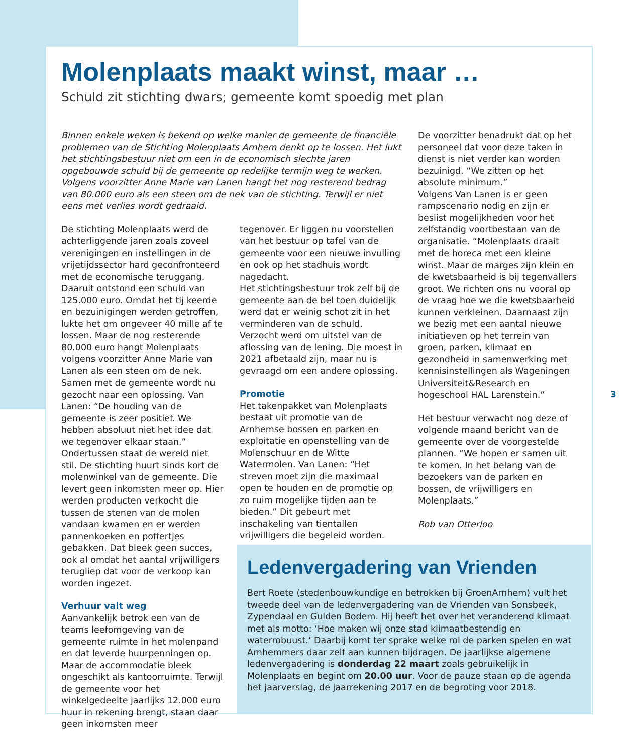Molenplaats maakt winst, maar …
Schuld zit stichting dwars; gemeente komt spoedig met plan
Binnen enkele weken is bekend op welke manier de gemeente de financiële problemen van de Stichting Molenplaats Arnhem denkt op te lossen. Het lukt het stichtingsbestuur niet om een in de economisch slechte jaren opgebouwde schuld bij de gemeente op redelijke termijn weg te werken. Volgens voorzitter Anne Marie van Lanen hangt het nog resterend bedrag van 80.000 euro als een steen om de nek van de stichting. Terwijl er niet eens met verlies wordt gedraaid.
De stichting Molenplaats werd de achterliggende jaren zoals zoveel verenigingen en instellingen in de vrijetijdssector hard geconfronteerd met de economische teruggang. Daaruit ontstond een schuld van 125.000 euro. Omdat het tij keerde en bezuinigingen werden getroffen, lukte het om ongeveer 40 mille af te lossen. Maar de nog resterende 80.000 euro hangt Molenplaats volgens voorzitter Anne Marie van Lanen als een steen om de nek. Samen met de gemeente wordt nu gezocht naar een oplossing. Van Lanen: “De houding van de gemeente is zeer positief. We hebben absoluut niet het idee dat we tegenover elkaar staan.” Ondertussen staat de wereld niet stil. De stichting huurt sinds kort de molenwinkel van de gemeente. Die levert geen inkomsten meer op. Hier werden producten verkocht die tussen de stenen van de molen vandaan kwamen en er werden pannenkoeken en poffertjes gebakken. Dat bleek geen succes, ook al omdat het aantal vrijwilligers terugliep dat voor de verkoop kan worden ingezet.
Verhuur valt weg
Aanvankelijk betrok een van de teams leefomgeving van de gemeente ruimte in het molenpand en dat leverde huurpenningen op. Maar de accommodatie bleek ongeschikt als kantoorruimte. Terwijl de gemeente voor het winkelgedeelte jaarlijks 12.000 euro huur in rekening brengt, staan daar geen inkomsten meer
tegenover. Er liggen nu voorstellen van het bestuur op tafel van de gemeente voor een nieuwe invulling en ook op het stadhuis wordt nagedacht.
Het stichtingsbestuur trok zelf bij de gemeente aan de bel toen duidelijk werd dat er weinig schot zit in het verminderen van de schuld. Verzocht werd om uitstel van de aflossing van de lening. Die moest in 2021 afbetaald zijn, maar nu is gevraagd om een andere oplossing.
Promotie
Het takenpakket van Molenplaats bestaat uit promotie van de Arnhemse bossen en parken en exploitatie en openstelling van de Molenschuur en de Witte Watermolen. Van Lanen: “Het streven moet zijn die maximaal open te houden en de promotie op zo ruim mogelijke tijden aan te bieden.” Dit gebeurt met inschakeling van tientallen vrijwilligers die begeleid worden.
De voorzitter benadrukt dat op het personeel dat voor deze taken in dienst is niet verder kan worden bezuinigd. “We zitten op het absolute minimum.”
Volgens Van Lanen is er geen rampscenario nodig en zijn er beslist mogelijkheden voor het zelfstandig voortbestaan van de organisatie. “Molenplaats draait met de horeca met een kleine winst. Maar de marges zijn klein en de kwetsbaarheid is bij tegenvallers groot. We richten ons nu vooral op de vraag hoe we die kwetsbaarheid kunnen verkleinen. Daarnaast zijn we bezig met een aantal nieuwe initiatieven op het terrein van groen, parken, klimaat en gezondheid in samenwerking met kennisinstellingen als Wageningen Universiteit&Research en hogeschool HAL Larenstein.”
Het bestuur verwacht nog deze of volgende maand bericht van de gemeente over de voorgestelde plannen. “We hopen er samen uit te komen. In het belang van de bezoekers van de parken en bossen, de vrijwilligers en Molenplaats.”
Rob van Otterloo
Ledenvergadering van Vrienden
Bert Roete (stedenbouwkundige en betrokken bij GroenArnhem) vult het tweede deel van de ledenvergadering van de Vrienden van Sonsbeek, Zypendaal en Gulden Bodem. Hij heeft het over het veranderend klimaat met als motto: ‘Hoe maken wij onze stad klimaatbestendig en waterrobuust.’ Daarbij komt ter sprake welke rol de parken spelen en wat Arnhemmers daar zelf aan kunnen bijdragen. De jaarlijkse algemene ledenvergadering is donderdag 22 maart zoals gebruikelijk in Molenplaats en begint om 20.00 uur. Voor de pauze staan op de agenda het jaarverslag, de jaarrekening 2017 en de begroting voor 2018.
3